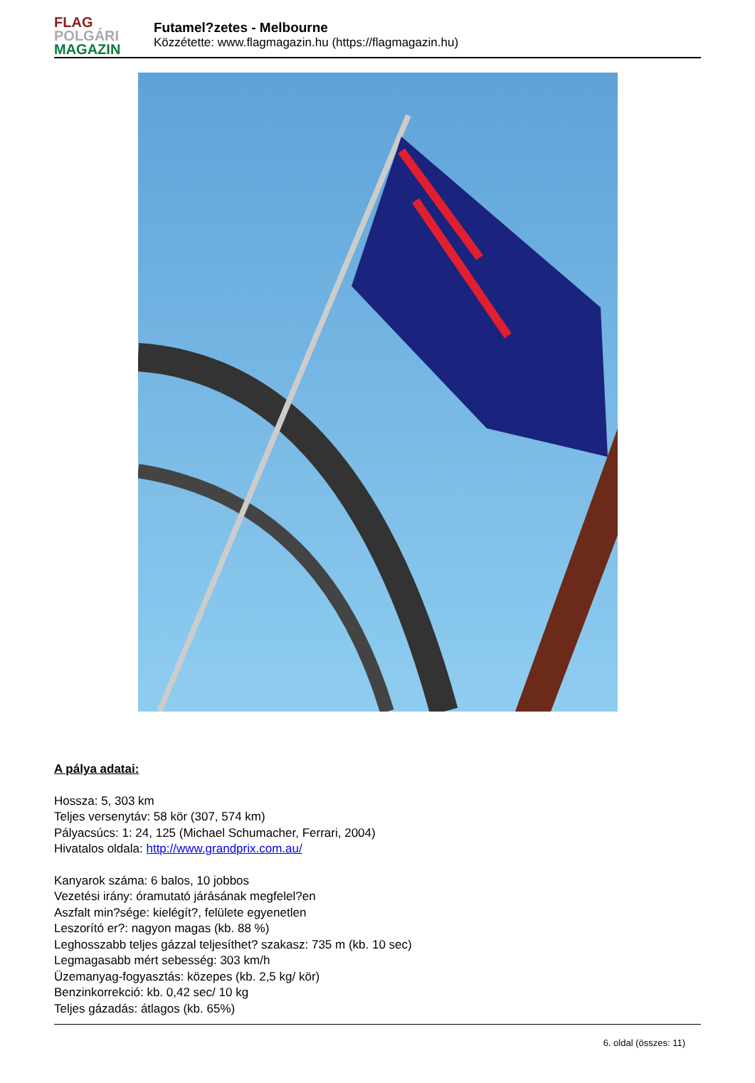FLAG
POLGÁRI
MAGAZIN
Futamel?zetes - Melbourne
Közzétette: www.flagmagazin.hu (https://flagmagazin.hu)
A pálya adatai:
Hossza: 5, 303 km
Teljes versenytáv: 58 kör (307, 574 km)
Pályacsúcs: 1: 24, 125 (Michael Schumacher, Ferrari, 2004)
Hivatalos oldala: http://www.grandprix.com.au/
Kanyarok száma: 6 balos, 10 jobbos
Vezetési irány: óramutató járásának megfelel?en
Aszfalt min?sége: kielégít?, felülete egyenetlen
Leszorító er?: nagyon magas (kb. 88 %)
Leghosszabb teljes gázzal teljesíthet? szakasz: 735 m (kb. 10 sec)
Legmagasabb mért sebesség: 303 km/h
Üzemanyag-fogyasztás: közepes (kb. 2,5 kg/ kör)
Benzinkorrekció: kb. 0,42 sec/ 10 kg
Teljes gázadás: átlagos (kb. 65%)
6. oldal (összes: 11)